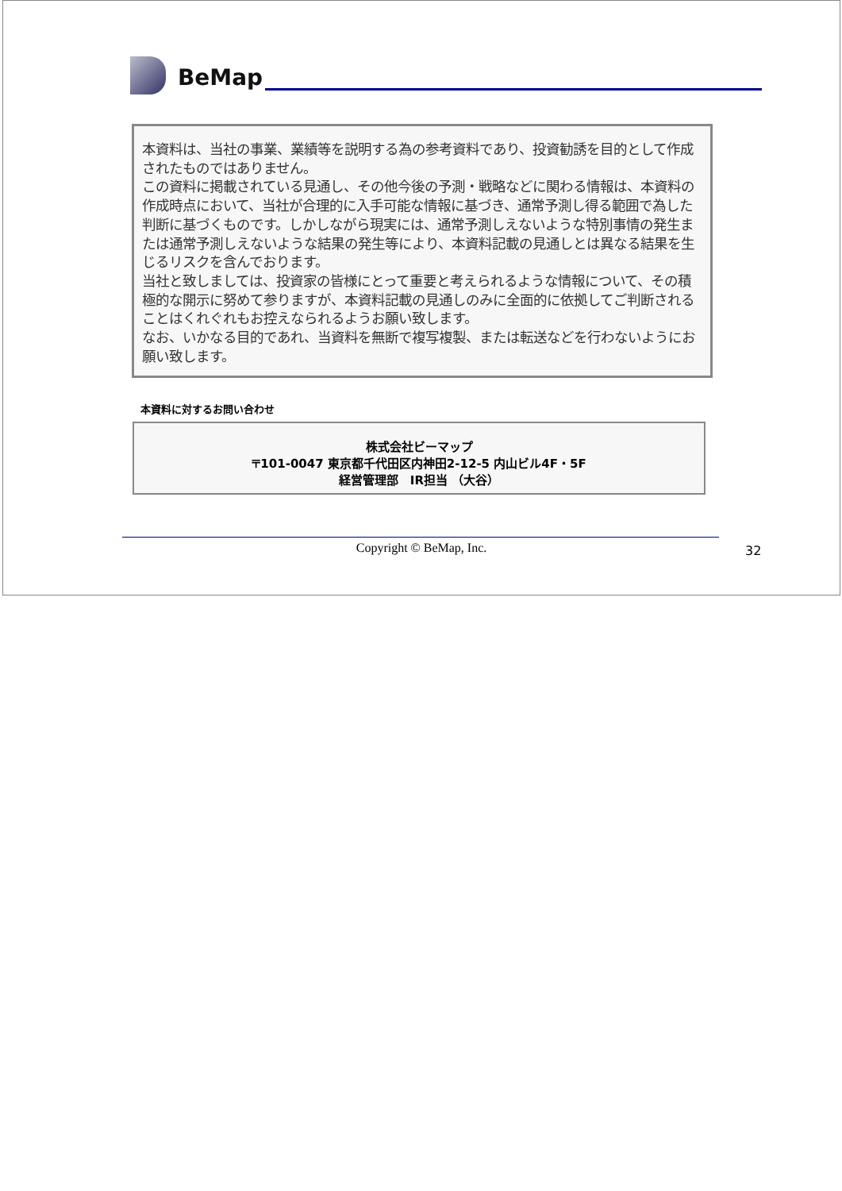BeMap
本資料は、当社の事業、業績等を説明する為の参考資料であり、投資勧誘を目的として作成されたものではありません。
この資料に掲載されている見通し、その他今後の予測・戦略などに関わる情報は、本資料の作成時点において、当社が合理的に入手可能な情報に基づき、通常予測し得る範囲で為した判断に基づくものです。しかしながら現実には、通常予測しえないような特別事情の発生または通常予測しえないような結果の発生等により、本資料記載の見通しとは異なる結果を生じるリスクを含んでおります。
当社と致しましては、投資家の皆様にとって重要と考えられるような情報について、その積極的な開示に努めて参りますが、本資料記載の見通しのみに全面的に依拠してご判断されることはくれぐれもお控えなられるようお願い致します。
なお、いかなる目的であれ、当資料を無断で複写複製、または転送などを行わないようにお願い致します。
本資料に対するお問い合わせ
株式会社ビーマップ
〒101-0047 東京都千代田区内神田2-12-5 内山ビル4F・5F
経営管理部　IR担当 （大谷）
Copyright © BeMap, Inc. 32